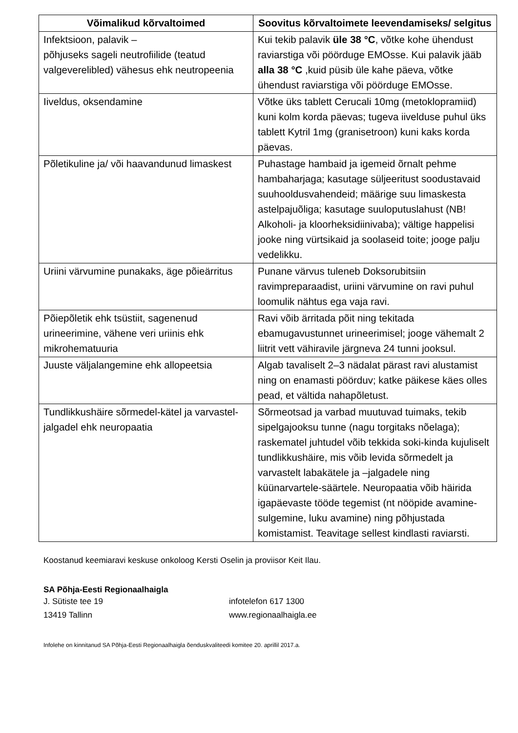| Võimalikud kõrvaltoimed | Soovitus kõrvaltoimete leevendamiseks/ selgitus |
| --- | --- |
| Infektsioon, palavik – põhjuseks sageli neutrofiilide (teatud valgeverelibled) vähesus ehk neutropeenia | Kui tekib palavik üle 38 °C , võtke kohe ühendust raviarstiga või pöörduge EMOsse. Kui palavik jääb alla 38 °C ,kuid püsib üle kahe päeva, võtke ühendust raviarstiga või pöörduge EMOsse. |
| Iiveldus, oksendamine | Võtke üks tablett Cerucali 10mg (metoklopramiid) kuni kolm korda päevas; tugeva iivelduse puhul üks tablett Kytril 1mg (granisetroon) kuni kaks korda päevas. |
| Põletikuline ja/ või haavandunud limaskest | Puhastage hambaid ja igemeid õrnalt pehme hambaharjaga; kasutage süljeeritust soodustavaid suuhooldusvahendeid; määrige suu limaskesta astelpajuõliga; kasutage suuloputuslahust (NB! Alkoholi- ja kloorheksidiinivaba); vältige happelisi jooke ning vürtsikaid ja soolaseid toite; jooge palju vedelikku. |
| Uriini värvumine punakaks, äge põieärritus | Punane värvus tuleneb Doksorubitsiin ravimpreparaadist, uriini värvumine on ravi puhul loomulik nähtus ega vaja ravi. |
| Põiepõletik ehk tsüstiit, sagenenud urineerimine, vähene veri uriinis ehk mikrohematuuria | Ravi võib ärritada põit ning tekitada ebamugavustunnet urineerimisel; jooge vähemalt 2 liitrit vett vähiravile järgneva 24 tunni jooksul. |
| Juuste väljalangemine ehk allopeetsia | Algab tavaliselt 2–3 nädalat pärast ravi alustamist ning on enamasti pöörduv; katke päikese käes olles pead, et vältida nahapõletust. |
| Tundlikkushäire sõrmedel-kätel ja varvastel-jalgadel ehk neuropaatia | Sõrmeotsad ja varbad muutuvad tuimaks, tekib sipelgajooksu tunne (nagu torgitaks nõelaga); raskematel juhtudel võib tekkida soki-kinda kujuliselt tundlikkushäire, mis võib levida sõrmedelt ja varvastelt labakätele ja –jalgadele ning küünarvartele-säärtele. Neuropaatia võib häirida igapäevaste tööde tegemist (nt nööpide avamine-sulgemine, luku avamine) ning põhjustada komistamist. Teavitage sellest kindlasti raviarsti. |
Koostanud keemiaravi keskuse onkoloog Kersti Oselin ja proviisor Keit Ilau.
SA Põhja-Eesti Regionaalhaigla
J. Sütiste tee 19
13419 Tallinn
infotelefon 617 1300
www.regionaalhaigla.ee
Infolehe on kinnitanud SA Põhja-Eesti Regionaalhaigla õenduskvaliteedi komitee 20. aprillil 2017.a.